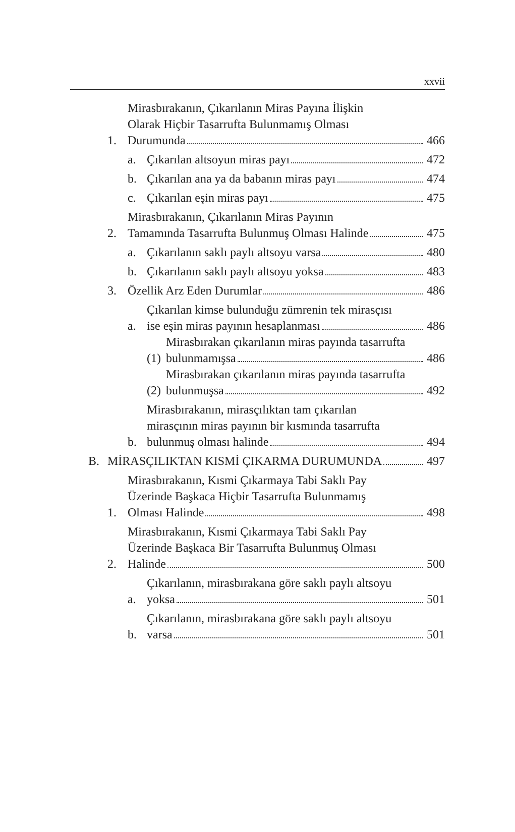xxvii
1.
Mirasbırakanın, Çıkarılanın Miras Payına İlişkin
Olarak Hiçbir Tasarrufta Bulunmamış Olması
Durumunda 466
a.
Çıkarılan altsoyun miras payı 472
b.
Çıkarılan ana ya da babanın miras payı 474
c.
Çıkarılan eşin miras payı 475
2.
Mirasbırakanın, Çıkarılanın Miras Payının
Tamamında Tasarrufta Bulunmuş Olması Halinde 475
a.
Çıkarılanın saklı paylı altsoyu varsa 480
b.
Çıkarılanın saklı paylı altsoyu yoksa 483
3.
Özellik Arz Eden Durumlar 486
a.
Çıkarılan kimse bulunduğu zümrenin tek mirasçısı
ise eşin miras payının hesaplanması 486
(1)
Mirasbırakan çıkarılanın miras payında tasarrufta
bulunmamışsa 486
(2)
Mirasbırakan çıkarılanın miras payında tasarrufta
bulunmuşsa 492
b.
Mirasbırakanın, mirasçılıktan tam çıkarılan
mirasçının miras payının bir kısmında tasarrufta
bulunmuş olması halinde 494
B.
MİRASÇILIKTAN KISMİ ÇIKARMA DURUMUNDA 497
1.
Mirasbırakanın, Kısmi Çıkarmaya Tabi Saklı Pay
Üzerinde Başkaca Hiçbir Tasarrufta Bulunmamış
Olması Halinde 498
2.
Mirasbırakanın, Kısmi Çıkarmaya Tabi Saklı Pay
Üzerinde Başkaca Bir Tasarrufta Bulunmuş Olması
Halinde 500
a.
Çıkarılanın, mirasbırakana göre saklı paylı altsoyu
yoksa 501
b.
Çıkarılanın, mirasbırakana göre saklı paylı altsoyu
varsa 501